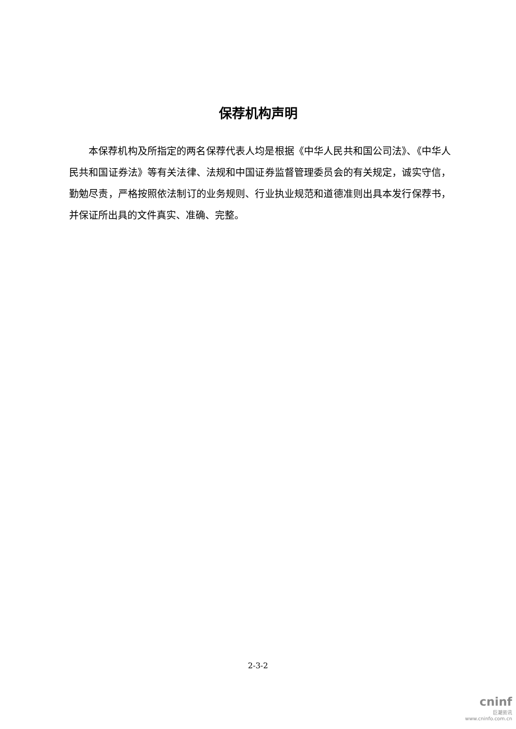保荐机构声明
本保荐机构及所指定的两名保荐代表人均是根据《中华人民共和国公司法》、《中华人民共和国证券法》等有关法律、法规和中国证券监督管理委员会的有关规定，诚实守信，勤勉尽责，严格按照依法制订的业务规则、行业执业规范和道德准则出具本发行保荐书，并保证所出具的文件真实、准确、完整。
2-3-2
cninf
巨潮资讯
www.cninfo.com.cn